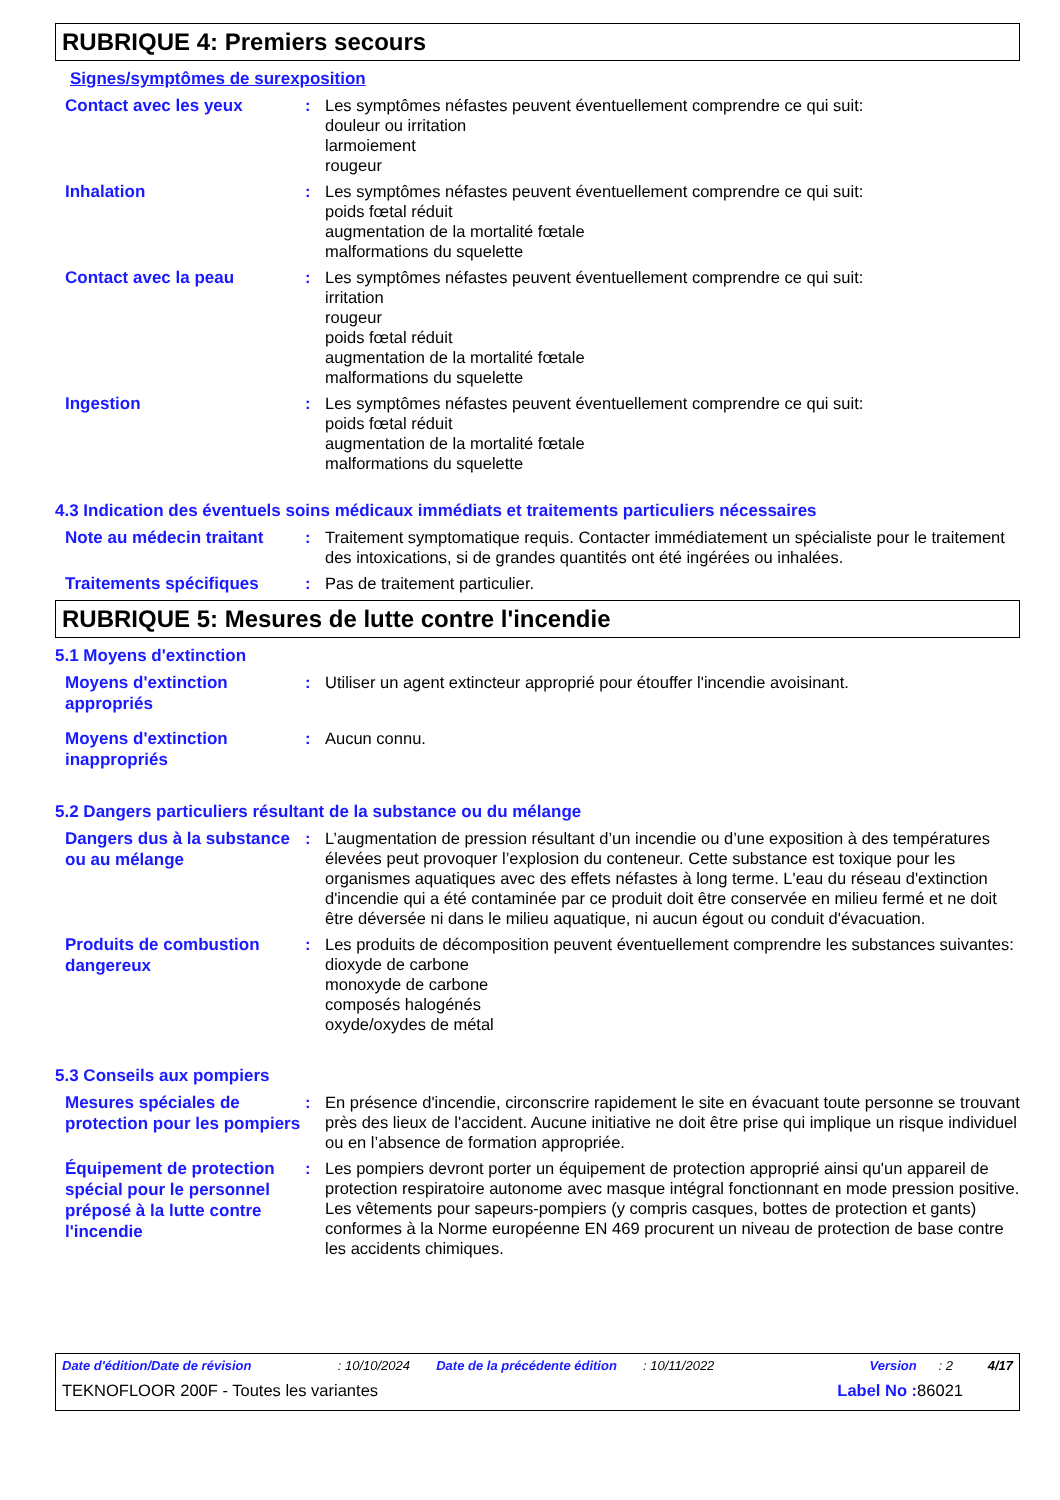RUBRIQUE 4: Premiers secours
Signes/symptômes de surexposition
Contact avec les yeux
: Les symptômes néfastes peuvent éventuellement comprendre ce qui suit:
douleur ou irritation
larmoiement
rougeur
Inhalation
: Les symptômes néfastes peuvent éventuellement comprendre ce qui suit:
poids fœtal réduit
augmentation de la mortalité fœtale
malformations du squelette
Contact avec la peau
: Les symptômes néfastes peuvent éventuellement comprendre ce qui suit:
irritation
rougeur
poids fœtal réduit
augmentation de la mortalité fœtale
malformations du squelette
Ingestion
: Les symptômes néfastes peuvent éventuellement comprendre ce qui suit:
poids fœtal réduit
augmentation de la mortalité fœtale
malformations du squelette
4.3 Indication des éventuels soins médicaux immédiats et traitements particuliers nécessaires
Note au médecin traitant
: Traitement symptomatique requis. Contacter immédiatement un spécialiste pour le traitement des intoxications, si de grandes quantités ont été ingérées ou inhalées.
Traitements spécifiques
: Pas de traitement particulier.
RUBRIQUE 5: Mesures de lutte contre l'incendie
5.1 Moyens d'extinction
Moyens d'extinction appropriés
: Utiliser un agent extincteur approprié pour étouffer l'incendie avoisinant.
Moyens d'extinction inappropriés
: Aucun connu.
5.2 Dangers particuliers résultant de la substance ou du mélange
Dangers dus à la substance ou au mélange
: L’augmentation de pression résultant d’un incendie ou d’une exposition à des températures élevées peut provoquer l’explosion du conteneur. Cette substance est toxique pour les organismes aquatiques avec des effets néfastes à long terme. L'eau du réseau d'extinction d'incendie qui a été contaminée par ce produit doit être conservée en milieu fermé et ne doit être déversée ni dans le milieu aquatique, ni aucun égout ou conduit d'évacuation.
Produits de combustion dangereux
: Les produits de décomposition peuvent éventuellement comprendre les substances suivantes:
dioxyde de carbone
monoxyde de carbone
composés halogénés
oxyde/oxydes de métal
5.3 Conseils aux pompiers
Mesures spéciales de protection pour les pompiers
: En présence d'incendie, circonscrire rapidement le site en évacuant toute personne se trouvant près des lieux de l'accident. Aucune initiative ne doit être prise qui implique un risque individuel ou en l’absence de formation appropriée.
Équipement de protection spécial pour le personnel préposé à la lutte contre l'incendie
: Les pompiers devront porter un équipement de protection approprié ainsi qu'un appareil de protection respiratoire autonome avec masque intégral fonctionnant en mode pression positive. Les vêtements pour sapeurs-pompiers (y compris casques, bottes de protection et gants) conformes à la Norme européenne EN 469 procurent un niveau de protection de base contre les accidents chimiques.
Date d'édition/Date de révision: 10/10/2024 Date de la précédente édition: 10/11/2022 Version: 2 4/17
TEKNOFLOOR 200F - Toutes les variantes Label No : 86021